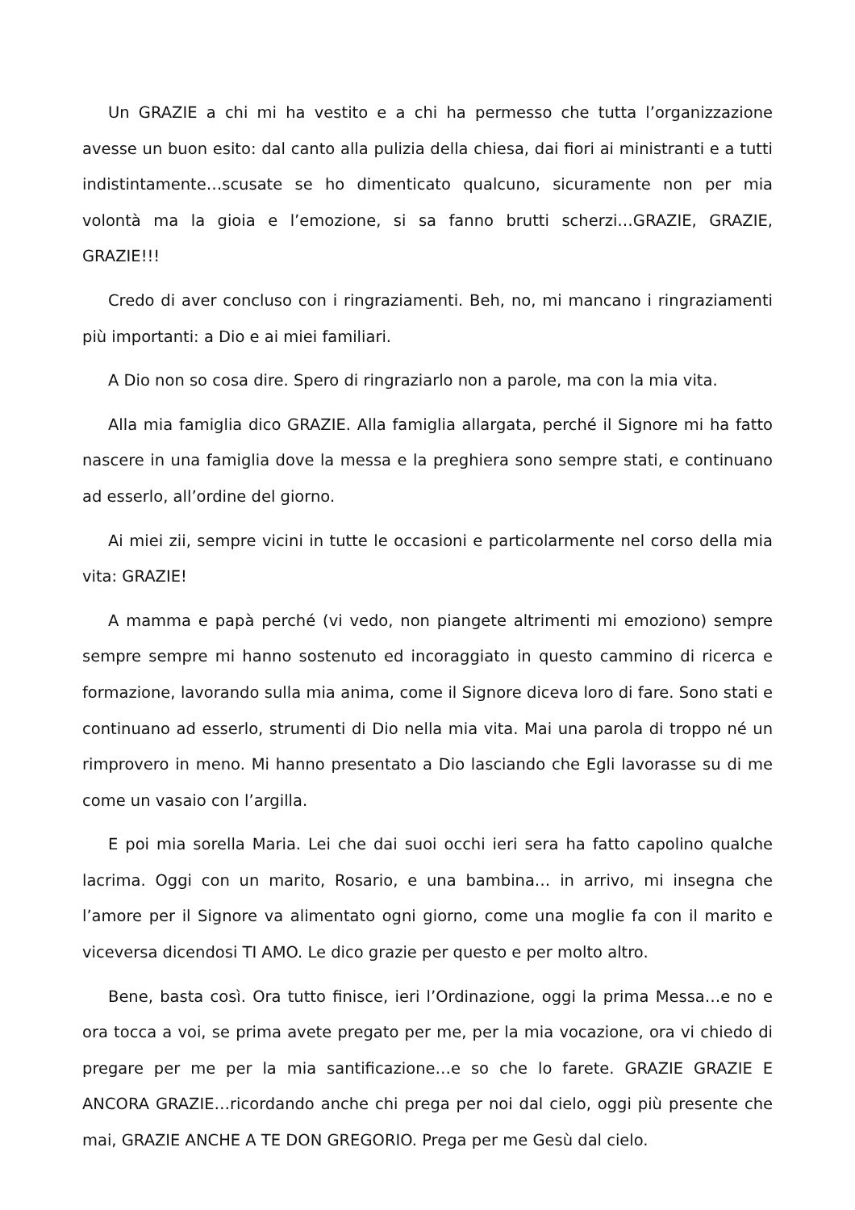Un GRAZIE a chi mi ha vestito e a chi ha permesso che tutta l’organizzazione avesse un buon esito: dal canto alla pulizia della chiesa, dai fiori ai ministranti e a tutti indistintamente…scusate se ho dimenticato qualcuno, sicuramente non per mia volontà ma la gioia e l’emozione, si sa fanno brutti scherzi…GRAZIE, GRAZIE, GRAZIE!!!
Credo di aver concluso con i ringraziamenti. Beh, no, mi mancano i ringraziamenti più importanti: a Dio e ai miei familiari.
A Dio non so cosa dire. Spero di ringraziarlo non a parole, ma con la mia vita.
Alla mia famiglia dico GRAZIE. Alla famiglia allargata, perché il Signore mi ha fatto nascere in una famiglia dove la messa e la preghiera sono sempre stati, e continuano ad esserlo, all’ordine del giorno.
Ai miei zii, sempre vicini in tutte le occasioni e particolarmente nel corso della mia vita: GRAZIE!
A mamma e papà perché (vi vedo, non piangete altrimenti mi emoziono) sempre sempre sempre mi hanno sostenuto ed incoraggiato in questo cammino di ricerca e formazione, lavorando sulla mia anima, come il Signore diceva loro di fare. Sono stati e continuano ad esserlo, strumenti di Dio nella mia vita. Mai una parola di troppo né un rimprovero in meno. Mi hanno presentato a Dio lasciando che Egli lavorasse su di me come un vasaio con l’argilla.
E poi mia sorella Maria. Lei che dai suoi occhi ieri sera ha fatto capolino qualche lacrima. Oggi con un marito, Rosario, e una bambina… in arrivo, mi insegna che l’amore per il Signore va alimentato ogni giorno, come una moglie fa con il marito e viceversa dicendosi TI AMO. Le dico grazie per questo e per molto altro.
Bene, basta così. Ora tutto finisce, ieri l’Ordinazione, oggi la prima Messa…e no e ora tocca a voi, se prima avete pregato per me, per la mia vocazione, ora vi chiedo di pregare per me per la mia santificazione…e so che lo farete. GRAZIE GRAZIE E ANCORA GRAZIE…ricordando anche chi prega per noi dal cielo, oggi più presente che mai, GRAZIE ANCHE A TE DON GREGORIO. Prega per me Gesù dal cielo.